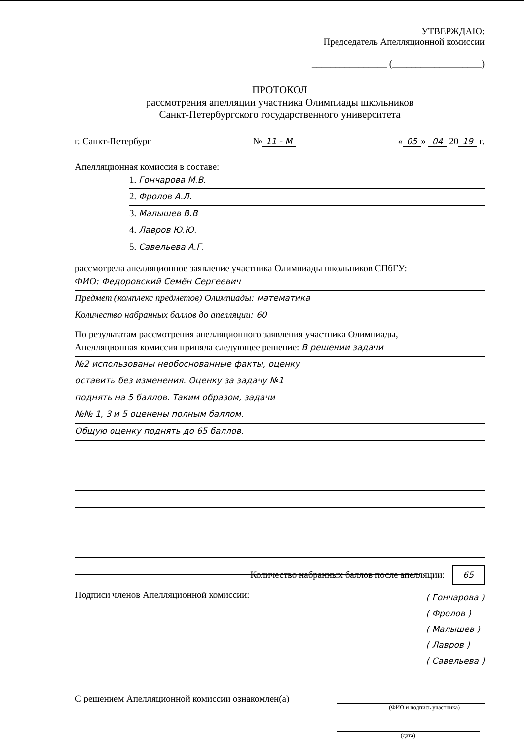УТВЕРЖДАЮ:
Председатель Апелляционной комиссии
________________ (___________________)
ПРОТОКОЛ
рассмотрения апелляции участника Олимпиады школьников
Санкт-Петербургского государственного университета
г. Санкт-Петербург № 11 - М « 05 » 04 20 19 г.
Апелляционная комиссия в составе:
1. Гончарова М.В.
2. Фролов А.Л.
3. Малышев В.В
4. Лавров Ю.Ю.
5. Савельева А.Г.
рассмотрела апелляционное заявление участника Олимпиады школьников СПбГУ:
ФИО: Федоровский Семён Сергеевич
Предмет (комплекс предметов) Олимпиады: математика
Количество набранных баллов до апелляции: 60
По результатам рассмотрения апелляционного заявления участника Олимпиады,
Апелляционная комиссия приняла следующее решение: В решении задачи
№2 использованы необоснованные факты, оценку
оставить без изменения. Оценку за задачу №1
поднять на 5 баллов. Таким образом, задачи
№№ 1, 3 и 5 оценены полным баллом.
Общую оценку поднять до 65 баллов.
Количество набранных баллов после апелляции: 65
Подписи членов Апелляционной комиссии: ( Гончарова )
( Фролов )
( Малышев )
( Лавров )
( Савельева )
С решением Апелляционной комиссии ознакомлен(а)
(ФИО и подпись участника)
(дата)